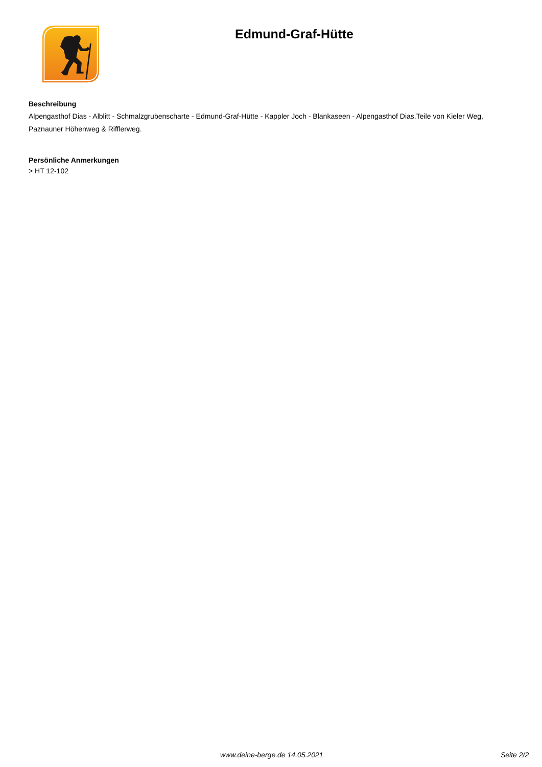Edmund-Graf-Hütte
Beschreibung
Alpengasthof Dias - Alblitt - Schmalzgrubenscharte - Edmund-Graf-Hütte - Kappler Joch - Blankaseen - Alpengasthof Dias.Teile von Kieler Weg, Paznauner Höhenweg & Rifflerweg.
Persönliche Anmerkungen
> HT 12-102
www.deine-berge.de 14.05.2021 Seite 2/2